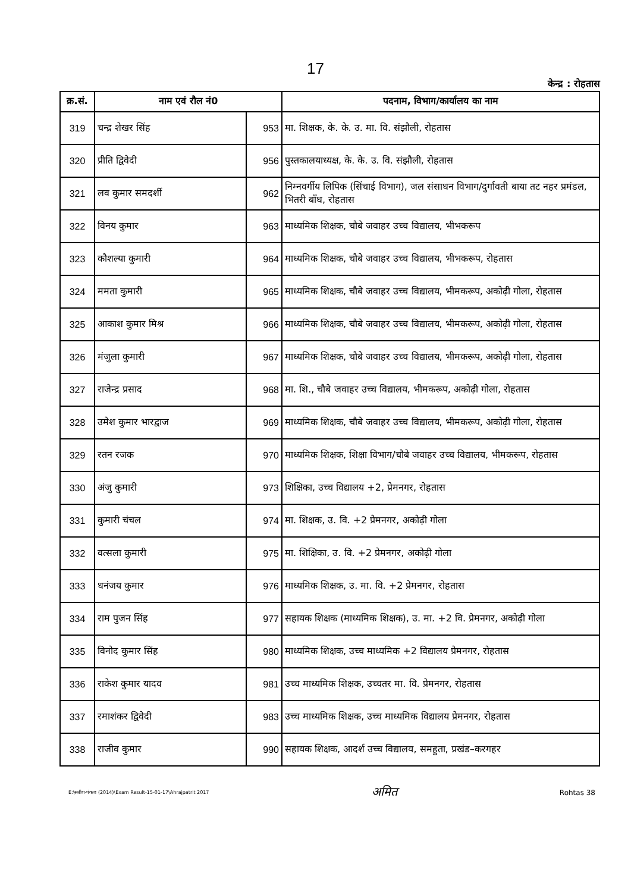17
केन्द्र : रोहतास
| क्र.सं. | नाम एवं रौल नं0 | | पदनाम, विभाग/कार्यालय का नाम |
| --- | --- | --- | --- |
| 319 | चन्द्र शेखर सिंह | 953 | मा. शिक्षक, के. के. उ. मा. वि. संझौली, रोहतास |
| 320 | प्रीति द्विवेदी | 956 | पुस्तकालयाध्यक्ष, के. के. उ. वि. संझौली, रोहतास |
| 321 | लव कुमार समदर्शी | 962 | निम्नवर्गीय लिपिक (सिंचाई विभाग), जल संसाधन विभाग/दुर्गावती बाया तट नहर प्रमंडल, भितरी बाँध, रोहतास |
| 322 | विनय कुमार | 963 | माध्यमिक शिक्षक, चौबे जवाहर उच्च विद्यालय, भीभकरूप |
| 323 | कौशल्या कुमारी | 964 | माध्यमिक शिक्षक, चौबे जवाहर उच्च विद्यालय, भीभकरूप, रोहतास |
| 324 | ममता कुमारी | 965 | माध्यमिक शिक्षक, चौबे जवाहर उच्च विद्यालय, भीमकरूप, अकोढ़ी गोला, रोहतास |
| 325 | आकाश कुमार मिश्र | 966 | माध्यमिक शिक्षक, चौबे जवाहर उच्च विद्यालय, भीमकरूप, अकोढ़ी गोला, रोहतास |
| 326 | मंजुला कुमारी | 967 | माध्यमिक शिक्षक, चौबे जवाहर उच्च विद्यालय, भीमकरूप, अकोढ़ी गोला, रोहतास |
| 327 | राजेन्द्र प्रसाद | 968 | मा. शि., चौबे जवाहर उच्च विद्यालय, भीमकरूप, अकोढ़ी गोला, रोहतास |
| 328 | उमेश कुमार भारद्वाज | 969 | माध्यमिक शिक्षक, चौबे जवाहर उच्च विद्यालय, भीमकरूप, अकोढ़ी गोला, रोहतास |
| 329 | रतन रजक | 970 | माध्यमिक शिक्षक, शिक्षा विभाग/चौबे जवाहर उच्च विद्यालय, भीमकरूप, रोहतास |
| 330 | अंजु कुमारी | 973 | शिक्षिका, उच्च विद्यालय +2, प्रेमनगर, रोहतास |
| 331 | कुमारी चंचल | 974 | मा. शिक्षक, उ. वि. +2 प्रेमनगर, अकोढ़ी गोला |
| 332 | वत्सला कुमारी | 975 | मा. शिक्षिका, उ. वि. +2 प्रेमनगर, अकोढ़ी गोला |
| 333 | धनंजय कुमार | 976 | माध्यमिक शिक्षक, उ. मा. वि. +2 प्रेमनगर, रोहतास |
| 334 | राम पुजन सिंह | 977 | सहायक शिक्षक (माध्यमिक शिक्षक), उ. मा. +2 वि. प्रेमनगर, अकोढ़ी गोला |
| 335 | विनोद कुमार सिंह | 980 | माध्यमिक शिक्षक, उच्च माध्यमिक +2 विद्यालय प्रेमनगर, रोहतास |
| 336 | राकेश कुमार यादव | 981 | उच्च माध्यमिक शिक्षक, उच्चतर मा. वि. प्रेमनगर, रोहतास |
| 337 | रमाशंकर द्विवेदी | 983 | उच्च माध्यमिक शिक्षक, उच्च माध्यमिक विद्यालय प्रेमनगर, रोहतास |
| 338 | राजीव कुमार | 990 | सहायक शिक्षक, आदर्श उच्च विद्यालय, समहुता, प्रखंड–करगहर |
E:\सतीश-पंकज (2014)\Exam Result-15-01-17\Ahrajpatrit 2017
अमित
Rohtas 38